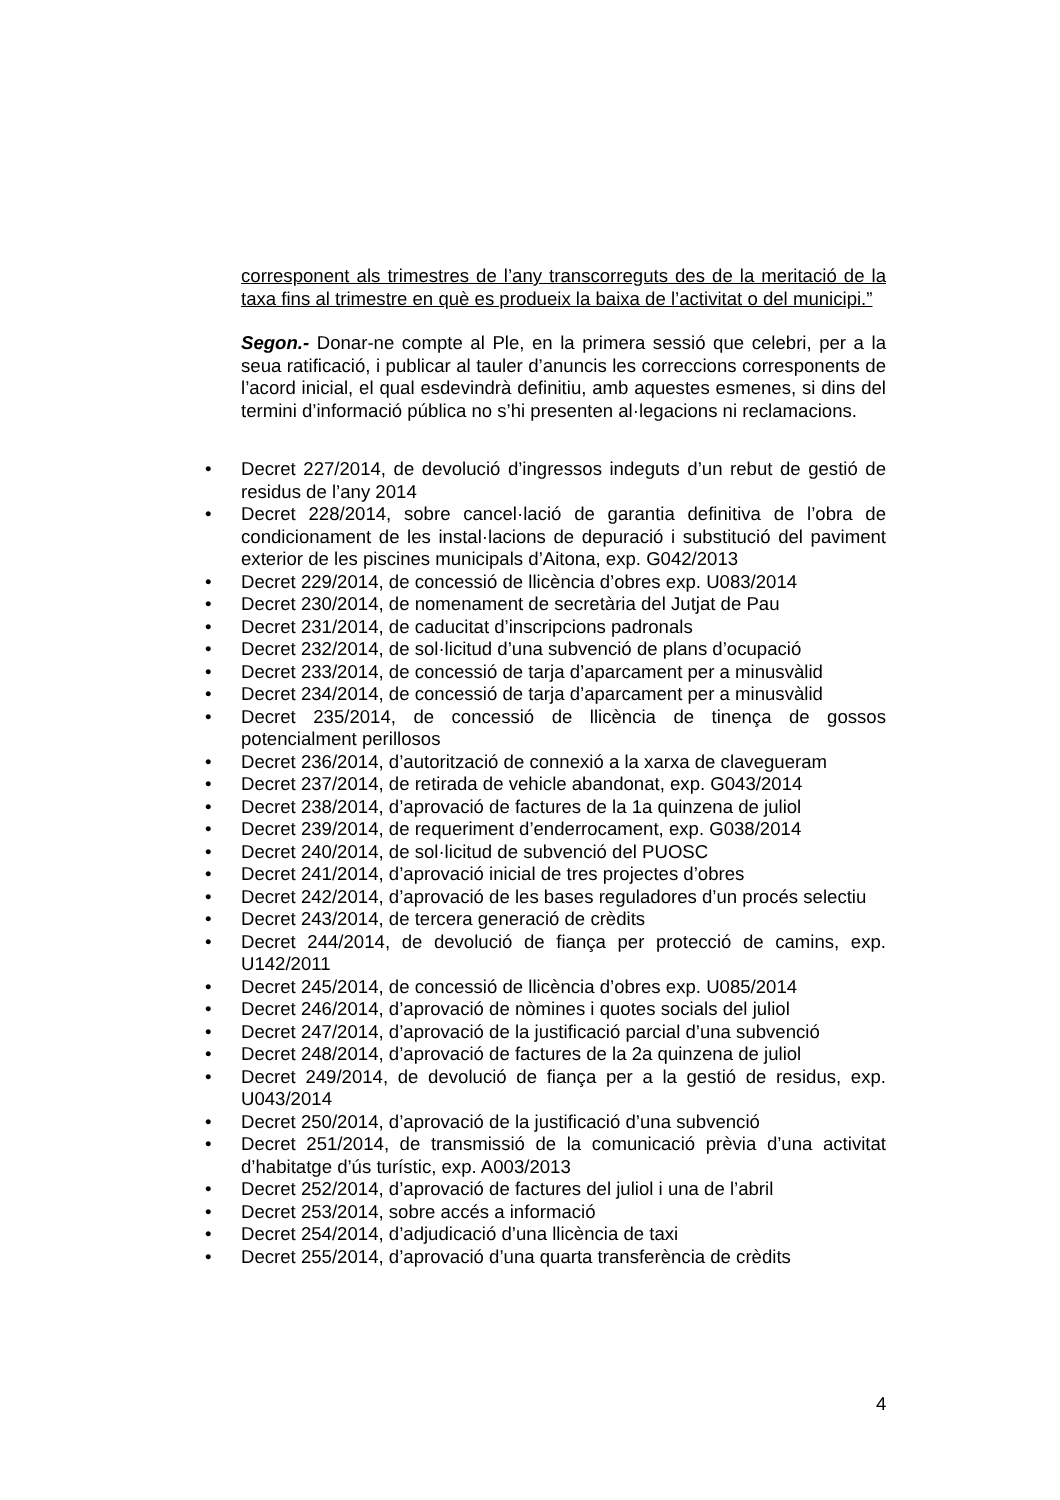corresponent als trimestres de l’any transcorreguts des de la meritació de la taxa fins al trimestre en què es produeix la baixa de l’activitat o del municipi.”
Segon.- Donar-ne compte al Ple, en la primera sessió que celebri, per a la seua ratificació, i publicar al tauler d’anuncis les correccions corresponents de l’acord inicial, el qual esdevindrà definitiu, amb aquestes esmenes, si dins del termini d’informació pública no s’hi presenten al·legacions ni reclamacions.
• Decret 227/2014, de devolució d’ingressos indeguts d’un rebut de gestió de residus de l’any 2014
• Decret 228/2014, sobre cancel·lació de garantia definitiva de l’obra de condicionament de les instal·lacions de depuració i substitució del paviment exterior de les piscines municipals d’Aitona, exp. G042/2013
• Decret 229/2014, de concessió de llicència d’obres exp. U083/2014
• Decret 230/2014, de nomenament de secretària del Jutjat de Pau
• Decret 231/2014, de caducitat d’inscripcions padronals
• Decret 232/2014, de sol·licitud d’una subvenció de plans d’ocupació
• Decret 233/2014, de concessió de tarja d’aparcament per a minusvàlid
• Decret 234/2014, de concessió de tarja d’aparcament per a minusvàlid
• Decret 235/2014, de concessió de llicència de tinença de gossos potencialment perillosos
• Decret 236/2014, d’autorització de connexió a la xarxa de clavegueram
• Decret 237/2014, de retirada de vehicle abandonat, exp. G043/2014
• Decret 238/2014, d’aprovació de factures de la 1a quinzena de juliol
• Decret 239/2014, de requeriment d’enderrocament, exp. G038/2014
• Decret 240/2014, de sol·licitud de subvenció del PUOSC
• Decret 241/2014, d’aprovació inicial de tres projectes d’obres
• Decret 242/2014, d’aprovació de les bases reguladores d’un procés selectiu
• Decret 243/2014, de tercera generació de crèdits
• Decret 244/2014, de devolució de fiança per protecció de camins, exp. U142/2011
• Decret 245/2014, de concessió de llicència d’obres exp. U085/2014
• Decret 246/2014, d’aprovació de nòmines i quotes socials del juliol
• Decret 247/2014, d’aprovació de la justificació parcial d’una subvenció
• Decret 248/2014, d’aprovació de factures de la 2a quinzena de juliol
• Decret 249/2014, de devolució de fiança per a la gestió de residus, exp. U043/2014
• Decret 250/2014, d’aprovació de la justificació d’una subvenció
• Decret 251/2014, de transmissió de la comunicació prèvia d’una activitat d’habitatge d’ús turístic, exp. A003/2013
• Decret 252/2014, d’aprovació de factures del juliol i una de l’abril
• Decret 253/2014, sobre accés a informació
• Decret 254/2014, d’adjudicació d’una llicència de taxi
• Decret 255/2014, d’aprovació d’una quarta transferència de crèdits
4